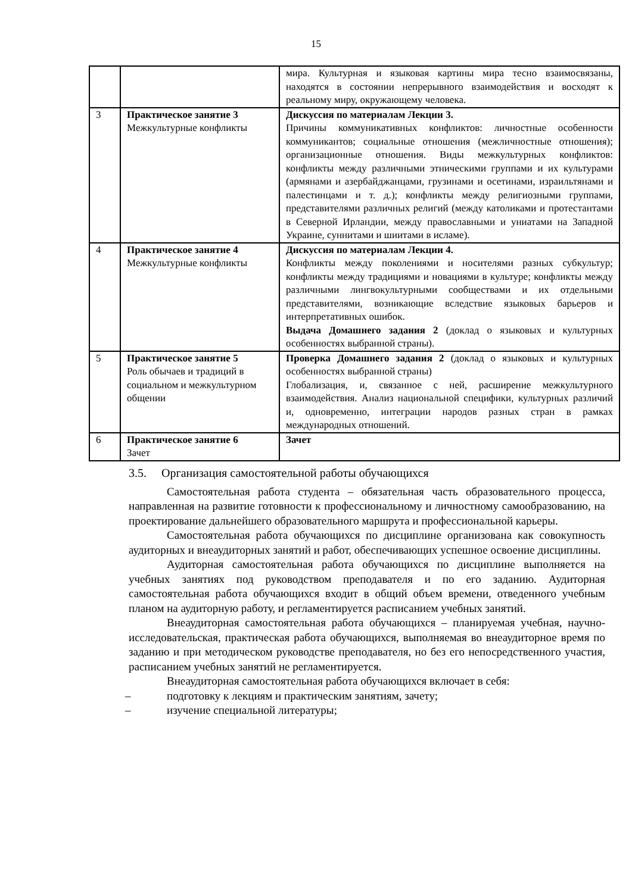15
| | | мира. Культурная и языковая картины мира тесно взаимосвязаны, находятся в состоянии непрерывного взаимодействия и восходят к реальному миру, окружающему человека. |
| 3 | Практическое занятие 3 Межкультурные конфликты | Дискуссия по материалам Лекции 3. Причины коммуникативных конфликтов: личностные особенности коммуникантов; социальные отношения (межличностные отношения); организационные отношения. Виды межкультурных конфликтов: конфликты между различными этническими группами и их культурами (армянами и азербайджанцами, грузинами и осетинами, израильтянами и палестинцами и т. д.); конфликты между религиозными группами, представителями различных религий (между католиками и протестантами в Северной Ирландии, между православными и униатами на Западной Украине, суннитами и шиитами в исламе). |
| 4 | Практическое занятие 4 Межкультурные конфликты | Дискуссия по материалам Лекции 4. Конфликты между поколениями и носителями разных субкультур; конфликты между традициями и новациями в культуре; конфликты между различными лингвокультурными сообществами и их отдельными представителями, возникающие вследствие языковых барьеров и интерпретативных ошибок. Выдача Домашнего задания 2 (доклад о языковых и культурных особенностях выбранной страны). |
| 5 | Практическое занятие 5 Роль обычаев и традиций в социальном и межкультурном общении | Проверка Домашнего задания 2 (доклад о языковых и культурных особенностях выбранной страны) Глобализация, и, связанное с ней, расширение межкультурного взаимодействия. Анализ национальной специфики, культурных различий и, одновременно, интеграции народов разных стран в рамках международных отношений. |
| 6 | Практическое занятие 6 Зачет | Зачет |
3.5. Организация самостоятельной работы обучающихся
Самостоятельная работа студента – обязательная часть образовательного процесса, направленная на развитие готовности к профессиональному и личностному самообразованию, на проектирование дальнейшего образовательного маршрута и профессиональной карьеры.
Самостоятельная работа обучающихся по дисциплине организована как совокупность аудиторных и внеаудиторных занятий и работ, обеспечивающих успешное освоение дисциплины.
Аудиторная самостоятельная работа обучающихся по дисциплине выполняется на учебных занятиях под руководством преподавателя и по его заданию. Аудиторная самостоятельная работа обучающихся входит в общий объем времени, отведенного учебным планом на аудиторную работу, и регламентируется расписанием учебных занятий.
Внеаудиторная самостоятельная работа обучающихся – планируемая учебная, научно-исследовательская, практическая работа обучающихся, выполняемая во внеаудиторное время по заданию и при методическом руководстве преподавателя, но без его непосредственного участия, расписанием учебных занятий не регламентируется.
Внеаудиторная самостоятельная работа обучающихся включает в себя:
– подготовку к лекциям и практическим занятиям, зачету;
– изучение специальной литературы;